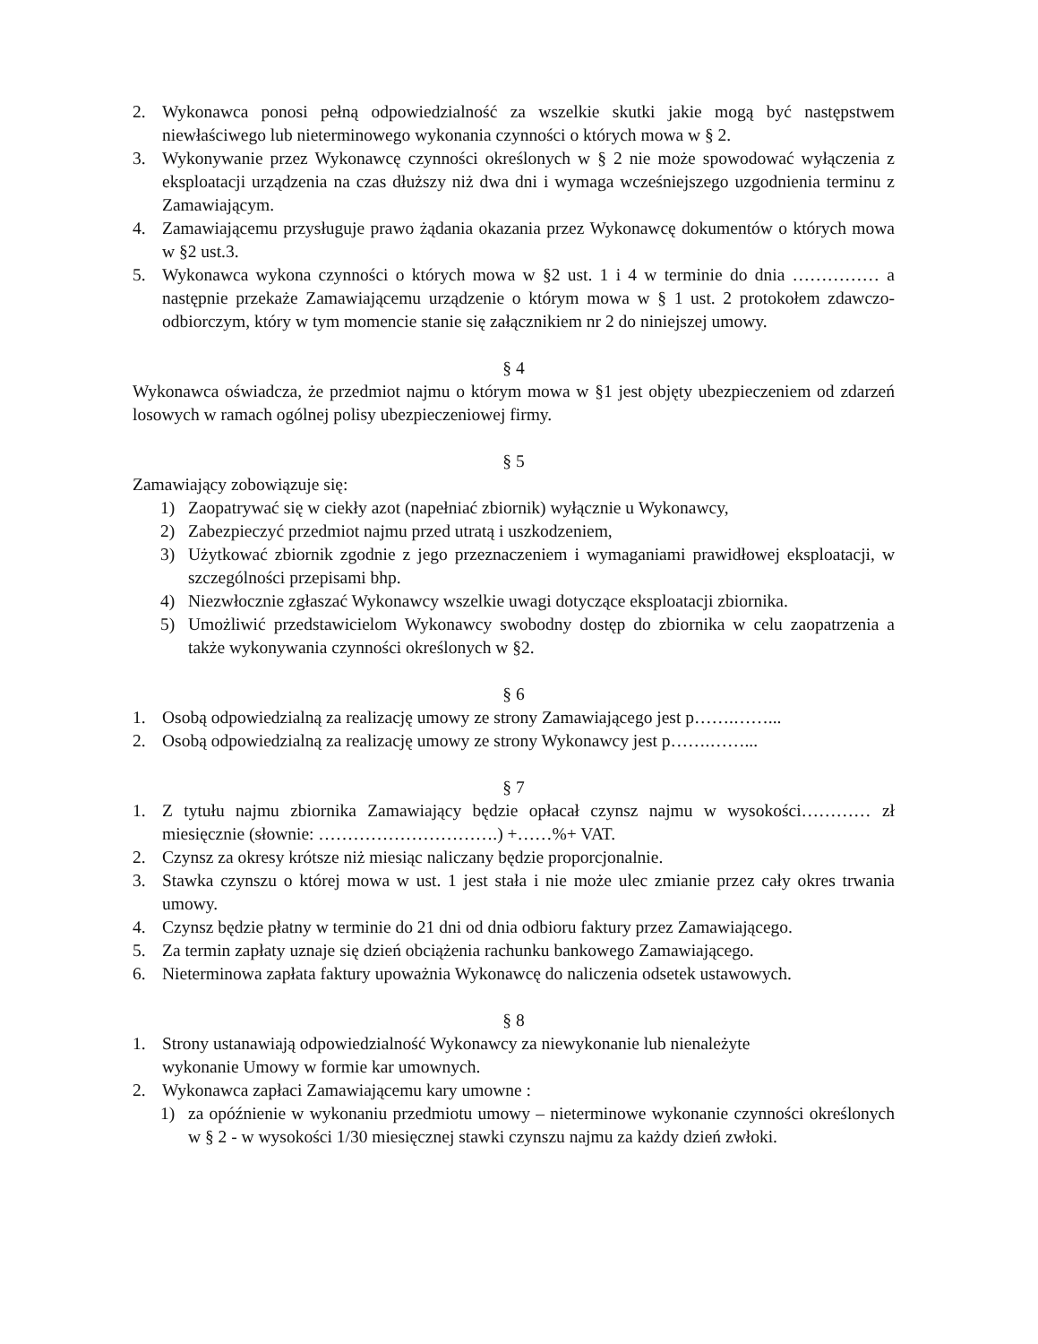2. Wykonawca ponosi pełną odpowiedzialność za wszelkie skutki jakie mogą być następstwem niewłaściwego lub nieterminowego wykonania czynności o których mowa w § 2.
3. Wykonywanie przez Wykonawcę czynności określonych w § 2 nie może spowodować wyłączenia z eksploatacji urządzenia na czas dłuższy niż dwa dni i wymaga wcześniejszego uzgodnienia terminu z Zamawiającym.
4. Zamawiającemu przysługuje prawo żądania okazania przez Wykonawcę dokumentów o których mowa w §2 ust.3.
5. Wykonawca wykona czynności o których mowa w §2 ust. 1 i 4 w terminie do dnia …………… a następnie przekaże Zamawiającemu urządzenie o którym mowa w § 1 ust. 2 protokołem zdawczo-odbiorczym, który w tym momencie stanie się załącznikiem nr 2 do niniejszej umowy.
§ 4
Wykonawca oświadcza, że przedmiot najmu o którym mowa w §1 jest objęty ubezpieczeniem od zdarzeń losowych w ramach ogólnej polisy ubezpieczeniowej firmy.
§ 5
Zamawiający zobowiązuje się:
1) Zaopatrywać się w ciekły azot (napełniać zbiornik) wyłącznie u Wykonawcy,
2) Zabezpieczyć przedmiot najmu przed utratą i uszkodzeniem,
3) Użytkować zbiornik zgodnie z jego przeznaczeniem i wymaganiami prawidłowej eksploatacji, w szczególności przepisami bhp.
4) Niezwłocznie zgłaszać Wykonawcy wszelkie uwagi dotyczące eksploatacji zbiornika.
5) Umożliwić przedstawicielom Wykonawcy swobodny dostęp do zbiornika w celu zaopatrzenia a także wykonywania czynności określonych w §2.
§ 6
1. Osobą odpowiedzialną za realizację umowy ze strony Zamawiającego jest p…….……...
2. Osobą odpowiedzialną za realizację umowy ze strony Wykonawcy jest p…….……...
§ 7
1. Z tytułu najmu zbiornika Zamawiający będzie opłacał czynsz najmu w wysokości………… zł miesięcznie (słownie: ………………………….) +……%+ VAT.
2. Czynsz za okresy krótsze niż miesiąc naliczany będzie proporcjonalnie.
3. Stawka czynszu o której mowa w ust. 1 jest stała i nie może ulec zmianie przez cały okres trwania umowy.
4. Czynsz będzie płatny w terminie do 21 dni od dnia odbioru faktury przez Zamawiającego.
5. Za termin zapłaty uznaje się dzień obciążenia rachunku bankowego Zamawiającego.
6. Nieterminowa zapłata faktury upoważnia Wykonawcę do naliczenia odsetek ustawowych.
§ 8
1. Strony ustanawiają odpowiedzialność Wykonawcy za niewykonanie lub nienależyte
wykonanie Umowy w formie kar umownych.
2. Wykonawca zapłaci Zamawiającemu kary umowne :
1) za opóźnienie w wykonaniu przedmiotu umowy – nieterminowe wykonanie czynności określonych w § 2 - w wysokości 1/30 miesięcznej stawki czynszu najmu za każdy dzień zwłoki.